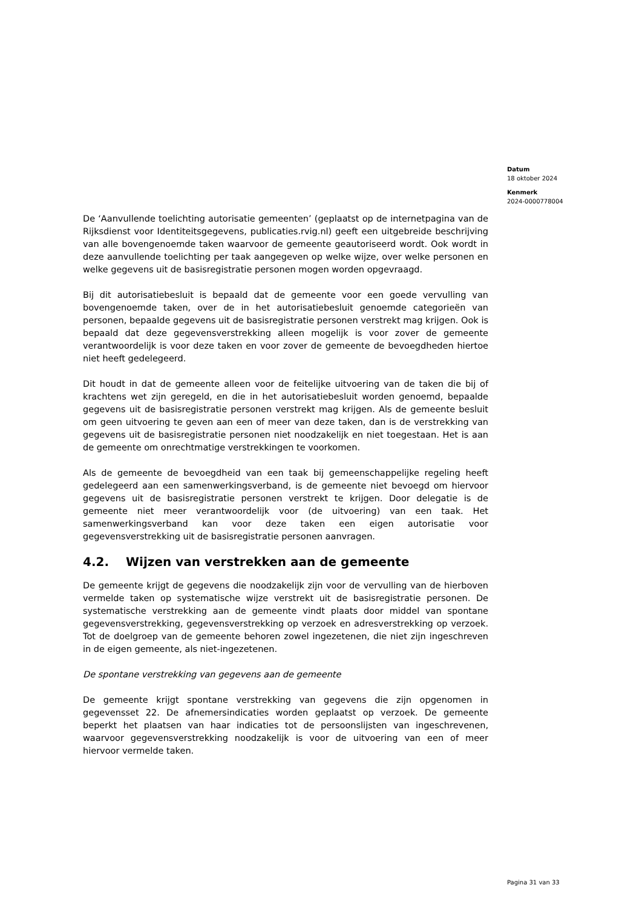Datum
18 oktober 2024
Kenmerk
2024-0000778004
De ‘Aanvullende toelichting autorisatie gemeenten’ (geplaatst op de internetpagina van de Rijksdienst voor Identiteitsgegevens, publicaties.rvig.nl) geeft een uitgebreide beschrijving van alle bovengenoemde taken waarvoor de gemeente geautoriseerd wordt. Ook wordt in deze aanvullende toelichting per taak aangegeven op welke wijze, over welke personen en welke gegevens uit de basisregistratie personen mogen worden opgevraagd.
Bij dit autorisatiebesluit is bepaald dat de gemeente voor een goede vervulling van bovengenoemde taken, over de in het autorisatiebesluit genoemde categorieën van personen, bepaalde gegevens uit de basisregistratie personen verstrekt mag krijgen. Ook is bepaald dat deze gegevensverstrekking alleen mogelijk is voor zover de gemeente verantwoordelijk is voor deze taken en voor zover de gemeente de bevoegdheden hiertoe niet heeft gedelegeerd.
Dit houdt in dat de gemeente alleen voor de feitelijke uitvoering van de taken die bij of krachtens wet zijn geregeld, en die in het autorisatiebesluit worden genoemd, bepaalde gegevens uit de basisregistratie personen verstrekt mag krijgen. Als de gemeente besluit om geen uitvoering te geven aan een of meer van deze taken, dan is de verstrekking van gegevens uit de basisregistratie personen niet noodzakelijk en niet toegestaan. Het is aan de gemeente om onrechtmatige verstrekkingen te voorkomen.
Als de gemeente de bevoegdheid van een taak bij gemeenschappelijke regeling heeft gedelegeerd aan een samenwerkingsverband, is de gemeente niet bevoegd om hiervoor gegevens uit de basisregistratie personen verstrekt te krijgen. Door delegatie is de gemeente niet meer verantwoordelijk voor (de uitvoering) van een taak. Het samenwerkingsverband kan voor deze taken een eigen autorisatie voor gegevensverstrekking uit de basisregistratie personen aanvragen.
4.2. Wijzen van verstrekken aan de gemeente
De gemeente krijgt de gegevens die noodzakelijk zijn voor de vervulling van de hierboven vermelde taken op systematische wijze verstrekt uit de basisregistratie personen. De systematische verstrekking aan de gemeente vindt plaats door middel van spontane gegevensverstrekking, gegevensverstrekking op verzoek en adresverstrekking op verzoek. Tot de doelgroep van de gemeente behoren zowel ingezetenen, die niet zijn ingeschreven in de eigen gemeente, als niet-ingezetenen.
De spontane verstrekking van gegevens aan de gemeente
De gemeente krijgt spontane verstrekking van gegevens die zijn opgenomen in gegevensset 22. De afnemersindicaties worden geplaatst op verzoek. De gemeente beperkt het plaatsen van haar indicaties tot de persoonslijsten van ingeschrevenen, waarvoor gegevensverstrekking noodzakelijk is voor de uitvoering van een of meer hiervoor vermelde taken.
Pagina 31 van 33